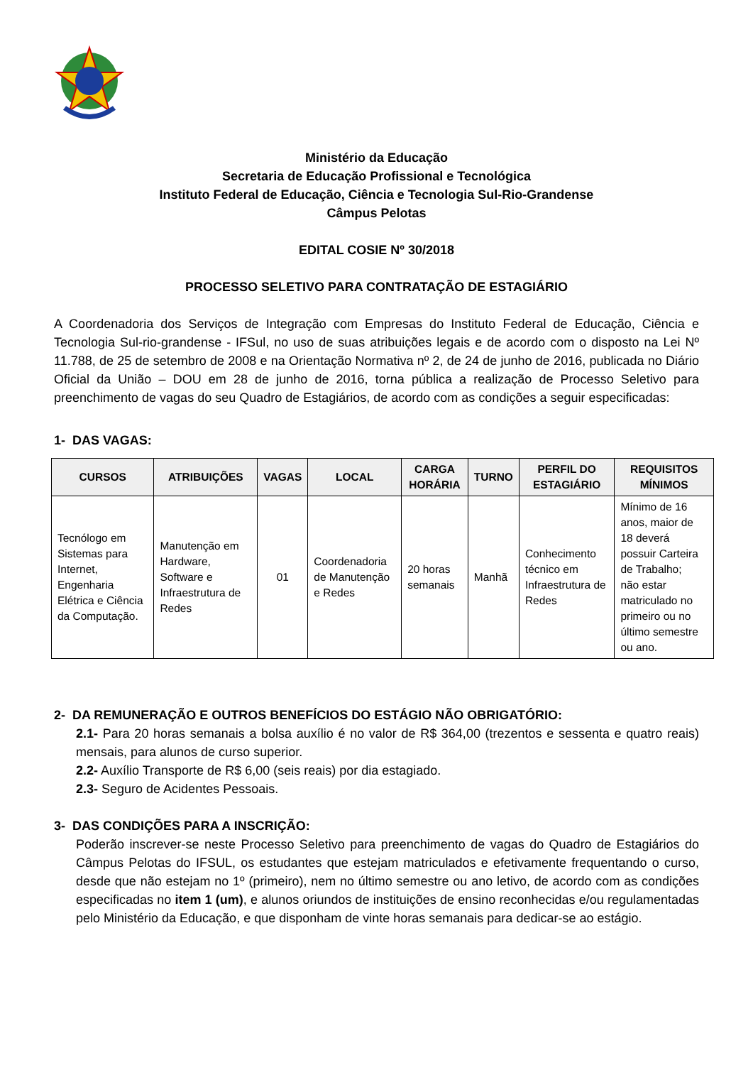Ministério da Educação
Secretaria de Educação Profissional e Tecnológica
Instituto Federal de Educação, Ciência e Tecnologia Sul-Rio-Grandense
Câmpus Pelotas
EDITAL COSIE Nº 30/2018
PROCESSO SELETIVO PARA CONTRATAÇÃO DE ESTAGIÁRIO
A Coordenadoria dos Serviços de Integração com Empresas do Instituto Federal de Educação, Ciência e Tecnologia Sul-rio-grandense - IFSul, no uso de suas atribuições legais e de acordo com o disposto na Lei Nº 11.788, de 25 de setembro de 2008 e na Orientação Normativa nº 2, de 24 de junho de 2016, publicada no Diário Oficial da União – DOU em 28 de junho de 2016, torna pública a realização de Processo Seletivo para preenchimento de vagas do seu Quadro de Estagiários, de acordo com as condições a seguir especificadas:
1- DAS VAGAS:
| CURSOS | ATRIBUIÇÕES | VAGAS | LOCAL | CARGA HORÁRIA | TURNO | PERFIL DO ESTAGIÁRIO | REQUISITOS MÍNIMOS |
| --- | --- | --- | --- | --- | --- | --- | --- |
| Tecnólogo em Sistemas para Internet, Engenharia Elétrica e Ciência da Computação. | Manutenção em Hardware, Software e Infraestrutura de Redes | 01 | Coordenadoria de Manutenção e Redes | 20 horas semanais | Manhã | Conhecimento técnico em Infraestrutura de Redes | Mínimo de 16 anos, maior de 18 deverá possuir Carteira de Trabalho; não estar matriculado no primeiro ou no último semestre ou ano. |
2- DA REMUNERAÇÃO E OUTROS BENEFÍCIOS DO ESTÁGIO NÃO OBRIGATÓRIO:
2.1- Para 20 horas semanais a bolsa auxílio é no valor de R$ 364,00 (trezentos e sessenta e quatro reais) mensais, para alunos de curso superior.
2.2- Auxílio Transporte de R$ 6,00 (seis reais) por dia estagiado.
2.3- Seguro de Acidentes Pessoais.
3- DAS CONDIÇÕES PARA A INSCRIÇÃO:
Poderão inscrever-se neste Processo Seletivo para preenchimento de vagas do Quadro de Estagiários do Câmpus Pelotas do IFSUL, os estudantes que estejam matriculados e efetivamente frequentando o curso, desde que não estejam no 1º (primeiro), nem no último semestre ou ano letivo, de acordo com as condições especificadas no item 1 (um), e alunos oriundos de instituições de ensino reconhecidas e/ou regulamentadas pelo Ministério da Educação, e que disponham de vinte horas semanais para dedicar-se ao estágio.